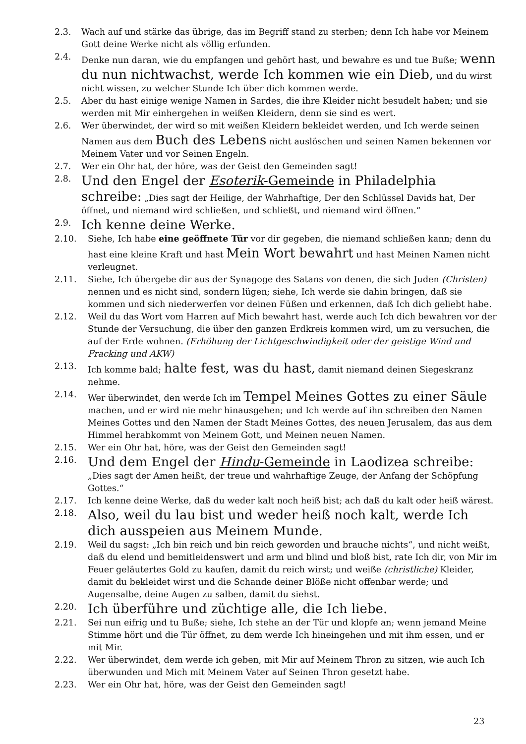2.3. Wach auf und stärke das übrige, das im Begriff stand zu sterben; denn Ich habe vor Meinem Gott deine Werke nicht als völlig erfunden.
2.4. Denke nun daran, wie du empfangen und gehört hast, und bewahre es und tue Buße; wenn du nun nichtwachst, werde Ich kommen wie ein Dieb, und du wirst nicht wissen, zu welcher Stunde Ich über dich kommen werde.
2.5. Aber du hast einige wenige Namen in Sardes, die ihre Kleider nicht besudelt haben; und sie werden mit Mir einhergehen in weißen Kleidern, denn sie sind es wert.
2.6. Wer überwindet, der wird so mit weißen Kleidern bekleidet werden, und Ich werde seinen Namen aus dem Buch des Lebens nicht auslöschen und seinen Namen bekennen vor Meinem Vater und vor Seinen Engeln.
2.7. Wer ein Ohr hat, der höre, was der Geist den Gemeinden sagt!
2.8. Und den Engel der Esoterik-Gemeinde in Philadelphia schreibe: „Dies sagt der Heilige, der Wahrhaftige, Der den Schlüssel Davids hat, Der öffnet, und niemand wird schließen, und schließt, und niemand wird öffnen.“
2.9. Ich kenne deine Werke.
2.10. Siehe, Ich habe eine geöffnete Tür vor dir gegeben, die niemand schließen kann; denn du hast eine kleine Kraft und hast Mein Wort bewahrt und hast Meinen Namen nicht verleugnet.
2.11. Siehe, Ich übergebe dir aus der Synagoge des Satans von denen, die sich Juden (Christen) nennen und es nicht sind, sondern lügen; siehe, Ich werde sie dahin bringen, daß sie kommen und sich niederwerfen vor deinen Füßen und erkennen, daß Ich dich geliebt habe.
2.12. Weil du das Wort vom Harren auf Mich bewahrt hast, werde auch Ich dich bewahren vor der Stunde der Versuchung, die über den ganzen Erdkreis kommen wird, um zu versuchen, die auf der Erde wohnen. (Erhöhung der Lichtgeschwindigkeit oder der geistige Wind und Fracking und AKW)
2.13. Ich komme bald; halte fest, was du hast, damit niemand deinen Siegeskranz nehme.
2.14. Wer überwindet, den werde Ich im Tempel Meines Gottes zu einer Säule machen, und er wird nie mehr hinausgehen; und Ich werde auf ihn schreiben den Namen Meines Gottes und den Namen der Stadt Meines Gottes, des neuen Jerusalem, das aus dem Himmel herabkommt von Meinem Gott, und Meinen neuen Namen.
2.15. Wer ein Ohr hat, höre, was der Geist den Gemeinden sagt!
2.16. Und dem Engel der Hindu-Gemeinde in Laodizea schreibe: „Dies sagt der Amen heißt, der treue und wahrhaftige Zeuge, der Anfang der Schöpfung Gottes.“
2.17. Ich kenne deine Werke, daß du weder kalt noch heiß bist; ach daß du kalt oder heiß wärest.
2.18. Also, weil du lau bist und weder heiß noch kalt, werde Ich dich ausspeien aus Meinem Munde.
2.19. Weil du sagst: „Ich bin reich und bin reich geworden und brauche nichts“, und nicht weißt, daß du elend und bemitleidenswert und arm und blind und bloß bist, rate Ich dir, von Mir im Feuer geläutertes Gold zu kaufen, damit du reich wirst; und weiße (christliche) Kleider, damit du bekleidet wirst und die Schande deiner Blöße nicht offenbar werde; und Augensalbe, deine Augen zu salben, damit du siehst.
2.20. Ich überführe und züchtige alle, die Ich liebe.
2.21. Sei nun eifrig und tu Buße; siehe, Ich stehe an der Tür und klopfe an; wenn jemand Meine Stimme hört und die Tür öffnet, zu dem werde Ich hineingehen und mit ihm essen, und er mit Mir.
2.22. Wer überwindet, dem werde ich geben, mit Mir auf Meinem Thron zu sitzen, wie auch Ich überwunden und Mich mit Meinem Vater auf Seinen Thron gesetzt habe.
2.23. Wer ein Ohr hat, höre, was der Geist den Gemeinden sagt!
23